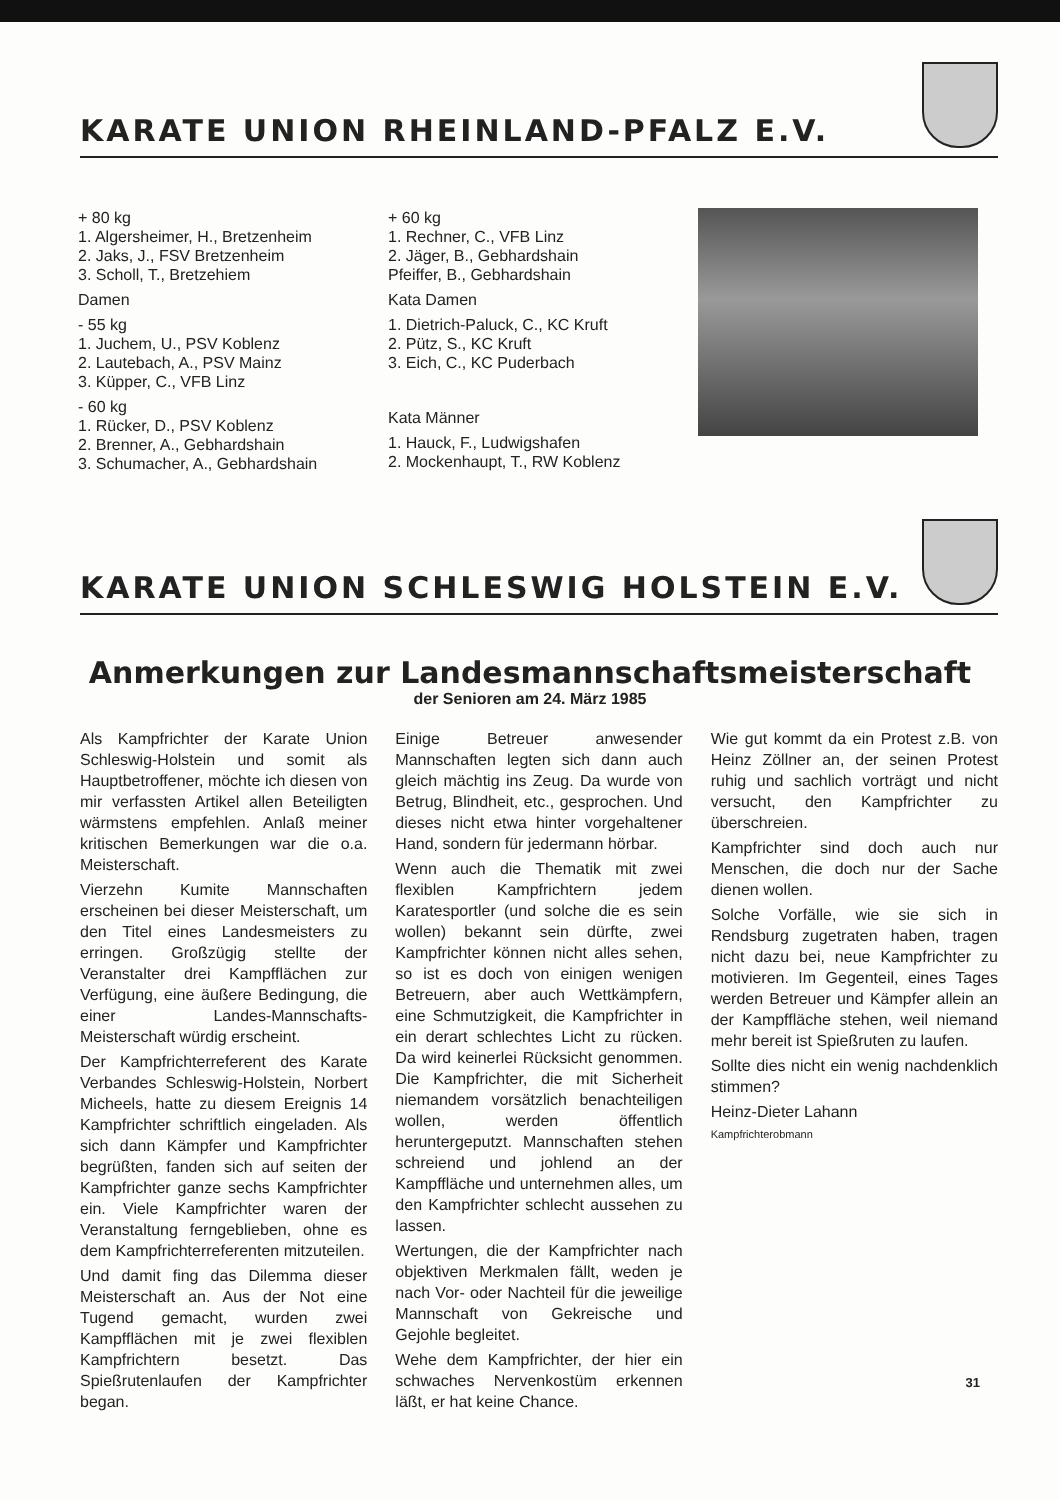KARATE UNION RHEINLAND-PFALZ E.V.
+ 80 kg
1. Algersheimer, H., Bretzenheim
2. Jaks, J., FSV Bretzenheim
3. Scholl, T., Bretzehiem
Damen
- 55 kg
1. Juchem, U., PSV Koblenz
2. Lautebach, A., PSV Mainz
3. Küpper, C., VFB Linz
- 60 kg
1. Rücker, D., PSV Koblenz
2. Brenner, A., Gebhardshain
3. Schumacher, A., Gebhardshain
+ 60 kg
1. Rechner, C., VFB Linz
2. Jäger, B., Gebhardshain
Pfeiffer, B., Gebhardshain
Kata Damen
1. Dietrich-Paluck, C., KC Kruft
2. Pütz, S., KC Kruft
3. Eich, C., KC Puderbach
Kata Männer
1. Hauck, F., Ludwigshafen
2. Mockenhaupt, T., RW Koblenz
KARATE UNION SCHLESWIG HOLSTEIN E.V.
Anmerkungen zur Landesmannschaftsmeisterschaft
der Senioren am 24. März 1985
Als Kampfrichter der Karate Union Schleswig-Holstein und somit als Hauptbetroffener, möchte ich diesen von mir verfassten Artikel allen Beteiligten wärmstens empfehlen. Anlaß meiner kritischen Bemerkungen war die o.a. Meisterschaft.
Vierzehn Kumite Mannschaften erscheinen bei dieser Meisterschaft, um den Titel eines Landesmeisters zu erringen. Großzügig stellte der Veranstalter drei Kampfflächen zur Verfügung, eine äußere Bedingung, die einer Landes-Mannschafts-Meisterschaft würdig erscheint.
Der Kampfrichterreferent des Karate Verbandes Schleswig-Holstein, Norbert Micheels, hatte zu diesem Ereignis 14 Kampfrichter schriftlich eingeladen. Als sich dann Kämpfer und Kampfrichter begrüßten, fanden sich auf seiten der Kampfrichter ganze sechs Kampfrichter ein. Viele Kampfrichter waren der Veranstaltung ferngeblieben, ohne es dem Kampfrichterreferenten mitzuteilen.
Und damit fing das Dilemma dieser Meisterschaft an. Aus der Not eine Tugend gemacht, wurden zwei Kampfflächen mit je zwei flexiblen Kampfrichtern besetzt. Das Spießrutenlaufen der Kampfrichter began.
Einige Betreuer anwesender Mannschaften legten sich dann auch gleich mächtig ins Zeug. Da wurde von Betrug, Blindheit, etc., gesprochen. Und dieses nicht etwa hinter vorgehaltener Hand, sondern für jedermann hörbar.
Wenn auch die Thematik mit zwei flexiblen Kampfrichtern jedem Karatesportler (und solche die es sein wollen) bekannt sein dürfte, zwei Kampfrichter können nicht alles sehen, so ist es doch von einigen wenigen Betreuern, aber auch Wettkämpfern, eine Schmutzigkeit, die Kampfrichter in ein derart schlechtes Licht zu rücken. Da wird keinerlei Rücksicht genommen. Die Kampfrichter, die mit Sicherheit niemandem vorsätzlich benachteiligen wollen, werden öffentlich heruntergeputzt. Mannschaften stehen schreiend und johlend an der Kampffläche und unternehmen alles, um den Kampfrichter schlecht aussehen zu lassen.
Wertungen, die der Kampfrichter nach objektiven Merkmalen fällt, weden je nach Vor- oder Nachteil für die jeweilige Mannschaft von Gekreische und Gejohle begleitet.
Wehe dem Kampfrichter, der hier ein schwaches Nervenkostüm erkennen läßt, er hat keine Chance.
Wie gut kommt da ein Protest z.B. von Heinz Zöllner an, der seinen Protest ruhig und sachlich vorträgt und nicht versucht, den Kampfrichter zu überschreien.
Kampfrichter sind doch auch nur Menschen, die doch nur der Sache dienen wollen.
Solche Vorfälle, wie sie sich in Rendsburg zugetraten haben, tragen nicht dazu bei, neue Kampfrichter zu motivieren. Im Gegenteil, eines Tages werden Betreuer und Kämpfer allein an der Kampffläche stehen, weil niemand mehr bereit ist Spießruten zu laufen.
Sollte dies nicht ein wenig nachdenklich stimmen?
Heinz-Dieter Lahann
Kampfrichterobmann
31